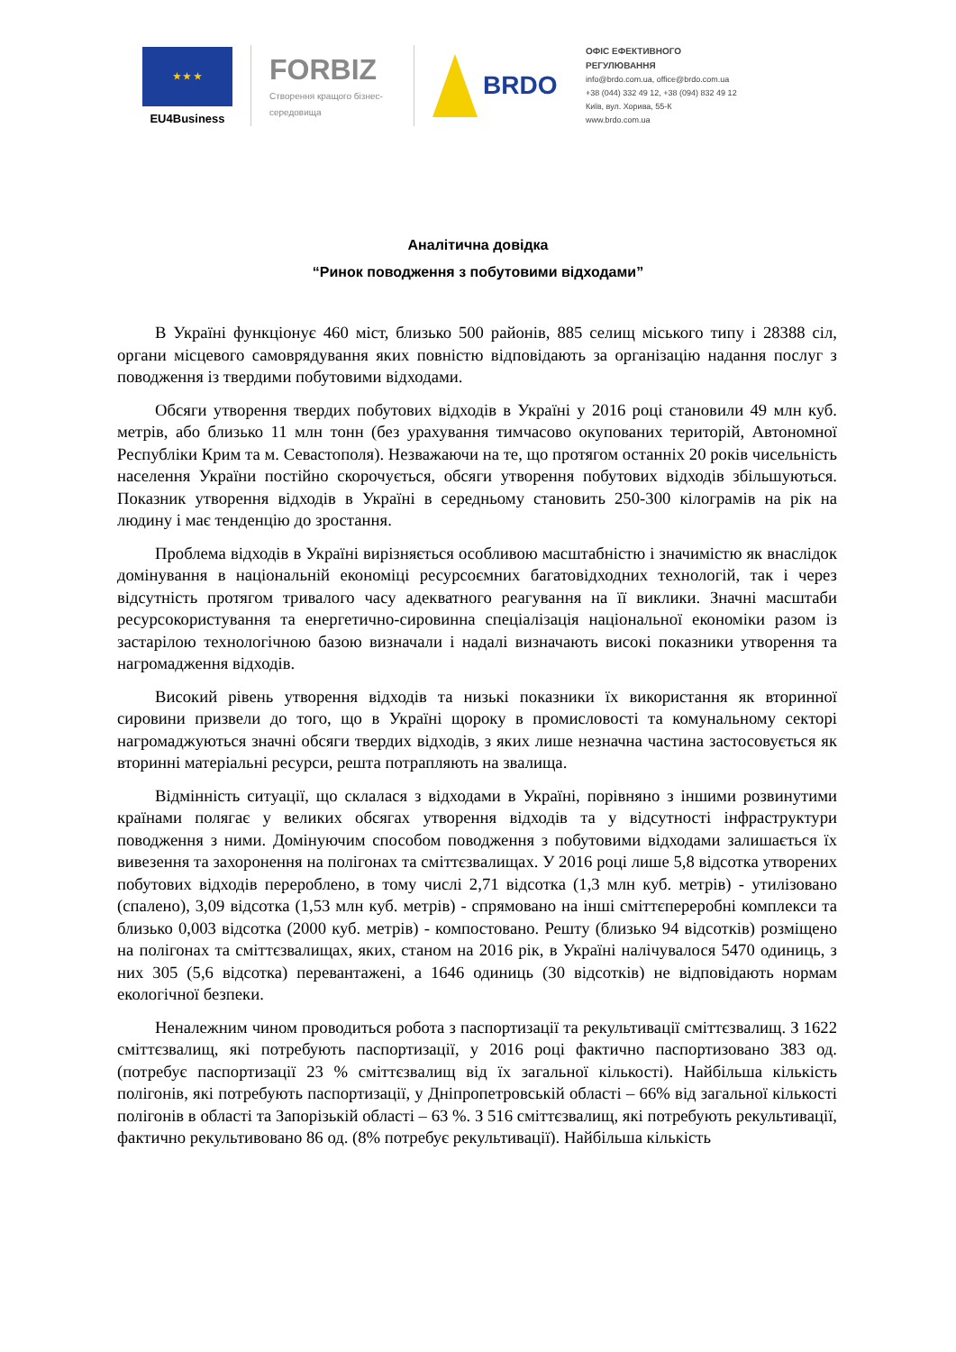★ ★ ★
EU4Business
FORBIZ
Створення кращого бізнес-середовища
BRDO
ОФІС ЕФЕКТИВНОГО
РЕГУЛЮВАННЯ
info@brdo.com.ua, office@brdo.com.ua
+38 (044) 332 49 12, +38 (094) 832 49 12
Київ, вул. Хорива, 55-К
www.brdo.com.ua
Аналітична довідка
“Ринок поводження з побутовими відходами”
В Україні функціонує 460 міст, близько 500 районів, 885 селищ міського типу і 28388 сіл, органи місцевого самоврядування яких повністю відповідають за організацію надання послуг з поводження із твердими побутовими відходами.
Обсяги утворення твердих побутових відходів в Україні у 2016 році становили 49 млн куб. метрів, або близько 11 млн тонн (без урахування тимчасово окупованих територій, Автономної Республіки Крим та м. Севастополя). Незважаючи на те, що протягом останніх 20 років чисельність населення України постійно скорочується, обсяги утворення побутових відходів збільшуються. Показник утворення відходів в Україні в середньому становить 250-300 кілограмів на рік на людину і має тенденцію до зростання.
Проблема відходів в Україні вирізняється особливою масштабністю і значимістю як внаслідок домінування в національній економіці ресурсоємних багатовідходних технологій, так і через відсутність протягом тривалого часу адекватного реагування на її виклики. Значні масштаби ресурсокористування та енергетично-сировинна спеціалізація національної економіки разом із застарілою технологічною базою визначали і надалі визначають високі показники утворення та нагромадження відходів.
Високий рівень утворення відходів та низькі показники їх використання як вторинної сировини призвели до того, що в Україні щороку в промисловості та комунальному секторі нагромаджуються значні обсяги твердих відходів, з яких лише незначна частина застосовується як вторинні матеріальні ресурси, решта потрапляють на звалища.
Відмінність ситуації, що склалася з відходами в Україні, порівняно з іншими розвинутими країнами полягає у великих обсягах утворення відходів та у відсутності інфраструктури поводження з ними. Домінуючим способом поводження з побутовими відходами залишається їх вивезення та захоронення на полігонах та сміттєзвалищах. У 2016 році лише 5,8 відсотка утворених побутових відходів перероблено, в тому числі 2,71 відсотка (1,3 млн куб. метрів) - утилізовано (спалено), 3,09 відсотка (1,53 млн куб. метрів) - спрямовано на інші сміттєпереробні комплекси та близько 0,003 відсотка (2000 куб. метрів) - компостовано. Решту (близько 94 відсотків) розміщено на полігонах та сміттєзвалищах, яких, станом на 2016 рік, в Україні налічувалося 5470 одиниць, з них 305 (5,6 відсотка) перевантажені, а 1646 одиниць (30 відсотків) не відповідають нормам екологічної безпеки.
Неналежним чином проводиться робота з паспортизації та рекультивації сміттєзвалищ. З 1622 сміттєзвалищ, які потребують паспортизації, у 2016 році фактично паспортизовано 383 од. (потребує паспортизації 23 % сміттєзвалищ від їх загальної кількості). Найбільша кількість полігонів, які потребують паспортизації, у Дніпропетровській області – 66% від загальної кількості полігонів в області та Запорізькій області – 63 %. З 516 сміттєзвалищ, які потребують рекультивації, фактично рекультивовано 86 од. (8% потребує рекультивації). Найбільша кількість